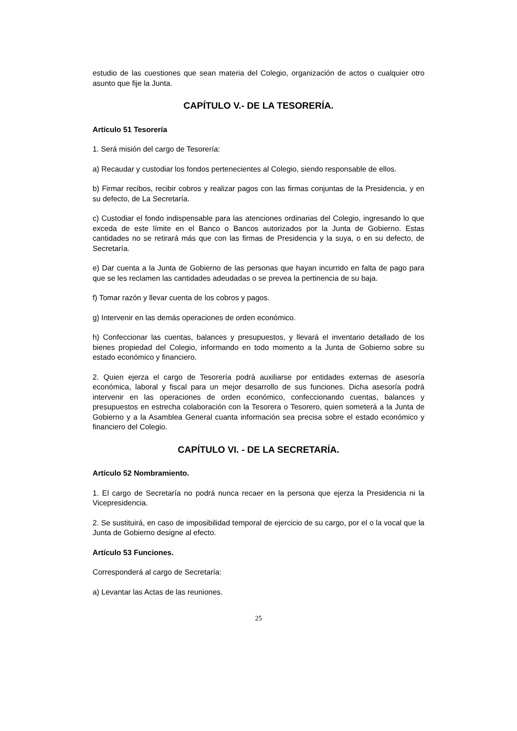estudio de las cuestiones que sean materia del Colegio, organización de actos o cualquier otro asunto que fije la Junta.
CAPÍTULO V.- DE LA TESORERÍA.
Artículo 51 Tesorería
1. Será misión del cargo de Tesorería:
a) Recaudar y custodiar los fondos pertenecientes al Colegio, siendo responsable de ellos.
b) Firmar recibos, recibir cobros y realizar pagos con las firmas conjuntas de la Presidencia, y en su defecto, de La Secretaría.
c) Custodiar el fondo indispensable para las atenciones ordinarias del Colegio, ingresando lo que exceda de este límite en el Banco o Bancos autorizados por la Junta de Gobierno. Estas cantidades no se retirará más que con las firmas de Presidencia y la suya, o en su defecto, de Secretaría.
e) Dar cuenta a la Junta de Gobierno de las personas que hayan incurrido en falta de pago para que se les reclamen las cantidades adeudadas o se prevea la pertinencia de su baja.
f) Tomar razón y llevar cuenta de los cobros y pagos.
g) Intervenir en las demás operaciones de orden económico.
h) Confeccionar las cuentas, balances y presupuestos, y llevará el inventario detallado de los bienes propiedad del Colegio, informando en todo momento a la Junta de Gobierno sobre su estado económico y financiero.
2. Quien ejerza el cargo de Tesorería podrá auxiliarse por entidades externas de asesoría económica, laboral y fiscal para un mejor desarrollo de sus funciones. Dicha asesoría podrá intervenir en las operaciones de orden económico, confeccionando cuentas, balances y presupuestos en estrecha colaboración con la Tesorera o Tesorero, quien someterá a la Junta de Gobierno y a la Asamblea General cuanta información sea precisa sobre el estado económico y financiero del Colegio.
CAPÍTULO VI. - DE LA SECRETARÍA.
Artículo 52 Nombramiento.
1. El cargo de Secretaría no podrá nunca recaer en la persona que ejerza la Presidencia ni la Vicepresidencia.
2. Se sustituirá, en caso de imposibilidad temporal de ejercicio de su cargo, por el o la vocal que la Junta de Gobierno designe al efecto.
Artículo 53 Funciones.
Corresponderá al cargo de Secretaría:
a) Levantar las Actas de las reuniones.
25